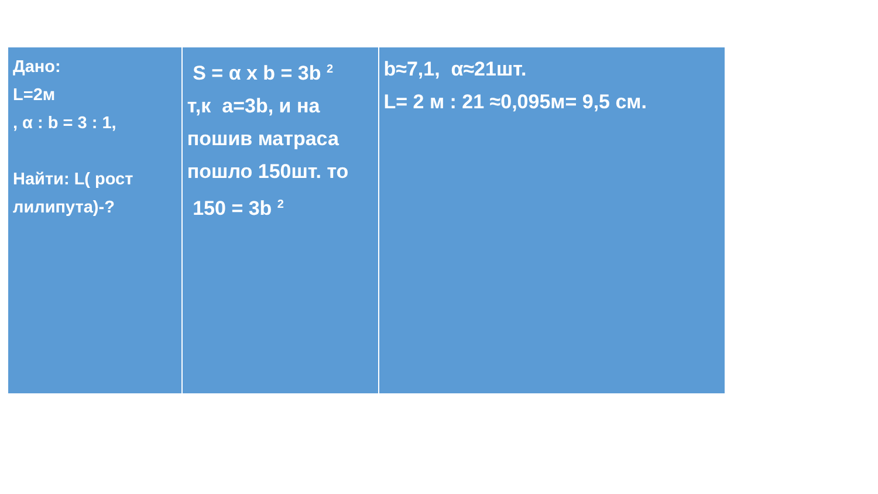Дано:
L=2м
, α : b = 3 : 1,
Найти: L( рост лилипута)-?
S = α x b = 3b <sup>2</sup>
т,к a=3b, и на пошив матраса пошло 150шт. то
150 = 3b <sup>2</sup>
b≈7,1, α≈21шт.
L= 2 м : 21 ≈0,095м= 9,5 см.